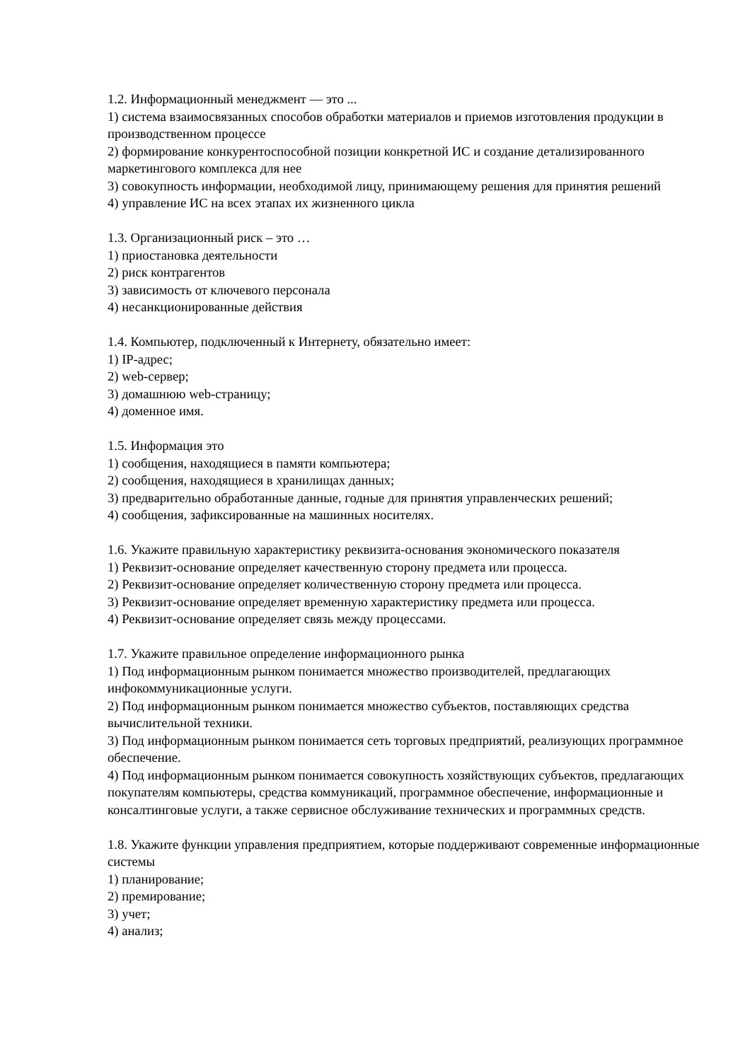1.2. Информационный менеджмент — это ...
1) система взаимосвязанных способов обработки материалов и приемов изготовления продукции в производственном процессе
2) формирование конкурентоспособной позиции конкретной ИС и создание детализированного маркетингового комплекса для нее
3) совокупность информации, необходимой лицу, принимающему решения для принятия решений
4) управление ИС на всех этапах их жизненного цикла
1.3. Организационный риск – это …
1) приостановка деятельности
2) риск контрагентов
3) зависимость от ключевого персонала
4) несанкционированные действия
1.4. Компьютер, подключенный к Интернету, обязательно имеет:
1) IP-адрес;
2) web-сервер;
3) домашнюю web-страницу;
4) доменное имя.
1.5. Информация это
1) сообщения, находящиеся в памяти компьютера;
2) сообщения, находящиеся в хранилищах данных;
3) предварительно обработанные данные, годные для принятия управленческих решений;
4) сообщения, зафиксированные на машинных носителях.
1.6. Укажите правильную характеристику реквизита-основания экономического показателя
1) Реквизит-основание определяет качественную сторону предмета или процесса.
2) Реквизит-основание определяет количественную сторону предмета или процесса.
3) Реквизит-основание определяет временную характеристику предмета или процесса.
4) Реквизит-основание определяет связь между процессами.
1.7. Укажите правильное определение информационного рынка
1) Под информационным рынком понимается множество производителей, предлагающих инфокоммуникационные услуги.
2) Под информационным рынком понимается множество субъектов, поставляющих средства вычислительной техники.
3) Под информационным рынком понимается сеть торговых предприятий, реализующих программное обеспечение.
4) Под информационным рынком понимается совокупность хозяйствующих субъектов, предлагающих покупателям компьютеры, средства коммуникаций, программное обеспечение, информационные и консалтинговые услуги, а также сервисное обслуживание технических и программных средств.
1.8. Укажите функции управления предприятием, которые поддерживают современные информационные системы
1) планирование;
2) премирование;
3) учет;
4) анализ;